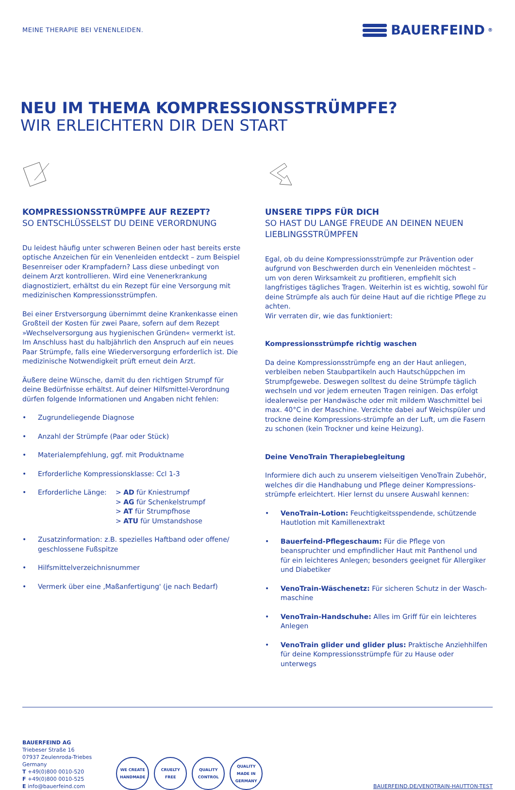MEINE THERAPIE BEI VENENLEIDEN.
BAUERFEIND<sup>®</sup>
NEU IM THEMA KOMPRESSIONSSTRÜMPFE?
WIR ERLEICHTERN DIR DEN START
KOMPRESSIONSSTRÜMPFE AUF REZEPT?
SO ENTSCHLÜSSELST DU DEINE VERORDNUNG
Du leidest häufig unter schweren Beinen oder hast bereits erste optische Anzeichen für ein Venenleiden entdeckt – zum Beispiel Besenreiser oder Krampfadern? Lass diese unbedingt von deinem Arzt kontrollieren. Wird eine Venenerkrankung diagnostiziert, erhältst du ein Rezept für eine Versorgung mit medizinischen Kompressionsstrümpfen.
Bei einer Erstversorgung übernimmt deine Krankenkasse einen Großteil der Kosten für zwei Paare, sofern auf dem Rezept »Wechselversorgung aus hygienischen Gründen« vermerkt ist. Im Anschluss hast du halbjährlich den Anspruch auf ein neues Paar Strümpfe, falls eine Wiederversorgung erforderlich ist. Die medizinische Notwendigkeit prüft erneut dein Arzt.
Äußere deine Wünsche, damit du den richtigen Strumpf für deine Bedürfnisse erhältst. Auf deiner Hilfsmittel-Verordnung dürfen folgende Informationen und Angaben nicht fehlen:
• Zugrundeliegende Diagnose
• Anzahl der Strümpfe (Paar oder Stück)
• Materialempfehlung, ggf. mit Produktname
• Erforderliche Kompressionsklasse: Ccl 1-3
• Erforderliche Länge: > AD für Kniestrumpf
> AG für Schenkelstrumpf
> AT für Strumpfhose
> ATU für Umstandshose
• Zusatzinformation: z.B. spezielles Haftband oder offene/ geschlossene Fußspitze
• Hilfsmittelverzeichnisnummer
• Vermerk über eine ‚Maßanfertigung' (je nach Bedarf)
UNSERE TIPPS FÜR DICH
SO HAST DU LANGE FREUDE AN DEINEN NEUEN LIEBLINGSSTRÜMPFEN
Egal, ob du deine Kompressionsstrümpfe zur Prävention oder aufgrund von Beschwerden durch ein Venenleiden möchtest – um von deren Wirksamkeit zu profitieren, empfiehlt sich langfristiges tägliches Tragen. Weiterhin ist es wichtig, sowohl für deine Strümpfe als auch für deine Haut auf die richtige Pflege zu achten.
Wir verraten dir, wie das funktioniert:
Kompressionsstrümpfe richtig waschen
Da deine Kompressionsstrümpfe eng an der Haut anliegen, verbleiben neben Staubpartikeln auch Hautschüppchen im Strumpfgewebe. Deswegen solltest du deine Strümpfe täglich wechseln und vor jedem erneuten Tragen reinigen. Das erfolgt idealerweise per Handwäsche oder mit mildem Waschmittel bei max. 40°C in der Maschine. Verzichte dabei auf Weichspüler und trockne deine Kompressions-strümpfe an der Luft, um die Fasern zu schonen (kein Trockner und keine Heizung).
Deine VenoTrain Therapiebegleitung
Informiere dich auch zu unserem vielseitigen VenoTrain Zubehör, welches dir die Handhabung und Pflege deiner Kompressions-strümpfe erleichtert. Hier lernst du unsere Auswahl kennen:
• VenoTrain-Lotion: Feuchtigkeitsspendende, schützende Hautlotion mit Kamillenextrakt
• Bauerfeind-Pflegeschaum: Für die Pflege von beanspruchter und empfindlicher Haut mit Panthenol und für ein leichteres Anlegen; besonders geeignet für Allergiker und Diabetiker
• VenoTrain-Wäschenetz: Für sicheren Schutz in der Wasch-maschine
• VenoTrain-Handschuhe: Alles im Griff für ein leichteres Anlegen
• VenoTrain glider und glider plus: Praktische Anziehhilfen für deine Kompressionsstrümpfe für zu Hause oder unterwegs
BAUERFEIND AG
Triebeser Straße 16
07937 Zeulenroda-Triebes
Germany
T +49(0)800 0010-520
F +49(0)800 0010-525
E info@bauerfeind.com
WE CREATE
HANDMADE
CRUELTY
FREE
QUALITY
CONTROL
QUALITY
MADE IN
GERMANY
BAUERFEIND.DE/VENOTRAIN-HAUTTON-TEST